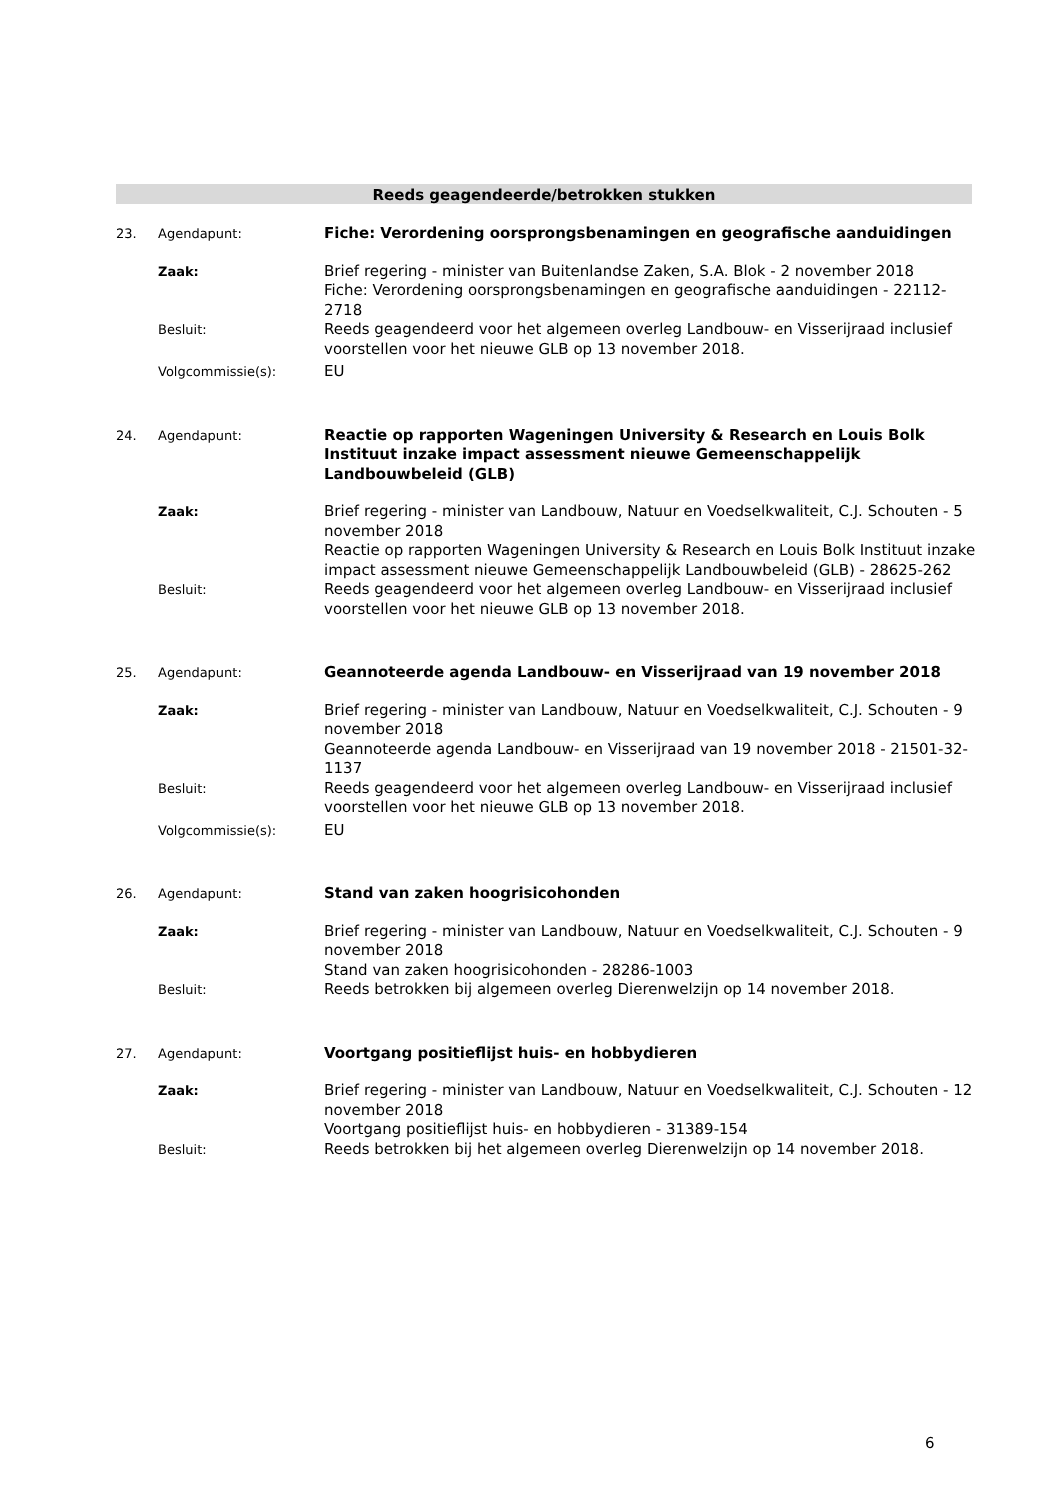Reeds geagendeerde/betrokken stukken
23. Agendapunt:
Fiche: Verordening oorsprongsbenamingen en geografische aanduidingen
Zaak:
Brief regering - minister van Buitenlandse Zaken, S.A. Blok - 2 november 2018
Fiche: Verordening oorsprongsbenamingen en geografische aanduidingen - 22112-2718
Besluit:
Reeds geagendeerd voor het algemeen overleg Landbouw- en Visserijraad inclusief voorstellen voor het nieuwe GLB op 13 november 2018.
Volgcommissie(s):
EU
24. Agendapunt:
Reactie op rapporten Wageningen University & Research en Louis Bolk Instituut inzake impact assessment nieuwe Gemeenschappelijk Landbouwbeleid (GLB)
Zaak:
Brief regering - minister van Landbouw, Natuur en Voedselkwaliteit, C.J. Schouten - 5 november 2018
Reactie op rapporten Wageningen University & Research en Louis Bolk Instituut inzake impact assessment nieuwe Gemeenschappelijk Landbouwbeleid (GLB) - 28625-262
Besluit:
Reeds geagendeerd voor het algemeen overleg Landbouw- en Visserijraad inclusief voorstellen voor het nieuwe GLB op 13 november 2018.
25. Agendapunt:
Geannoteerde agenda Landbouw- en Visserijraad van 19 november 2018
Zaak:
Brief regering - minister van Landbouw, Natuur en Voedselkwaliteit, C.J. Schouten - 9 november 2018
Geannoteerde agenda Landbouw- en Visserijraad van 19 november 2018 - 21501-32-1137
Besluit:
Reeds geagendeerd voor het algemeen overleg Landbouw- en Visserijraad inclusief voorstellen voor het nieuwe GLB op 13 november 2018.
Volgcommissie(s):
EU
26. Agendapunt:
Stand van zaken hoogrisicohonden
Zaak:
Brief regering - minister van Landbouw, Natuur en Voedselkwaliteit, C.J. Schouten - 9 november 2018
Stand van zaken hoogrisicohonden - 28286-1003
Besluit:
Reeds betrokken bij algemeen overleg Dierenwelzijn op 14 november 2018.
27. Agendapunt:
Voortgang positieflijst huis- en hobbydieren
Zaak:
Brief regering - minister van Landbouw, Natuur en Voedselkwaliteit, C.J. Schouten - 12 november 2018
Voortgang positieflijst huis- en hobbydieren - 31389-154
Besluit:
Reeds betrokken bij het algemeen overleg Dierenwelzijn op 14 november 2018.
6